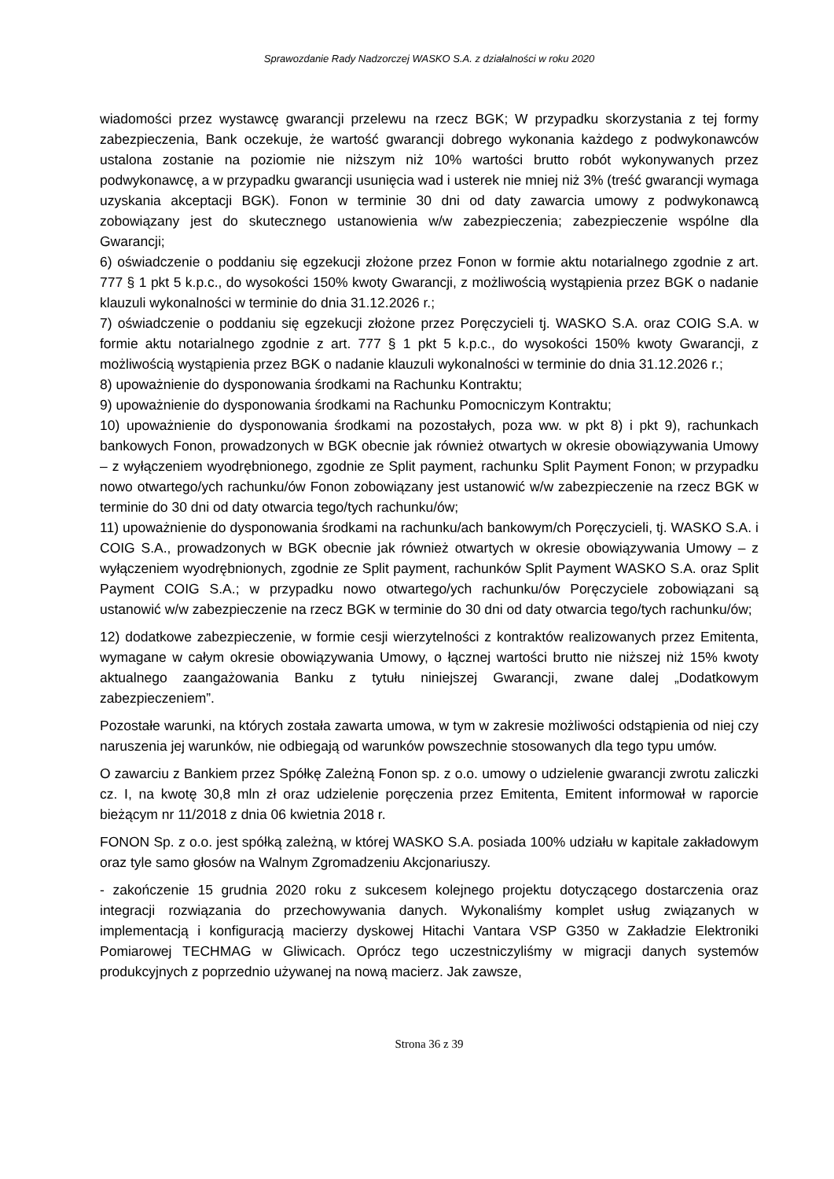Sprawozdanie Rady Nadzorczej WASKO S.A. z działalności w roku 2020
wiadomości przez wystawcę gwarancji przelewu na rzecz BGK; W przypadku skorzystania z tej formy zabezpieczenia, Bank oczekuje, że wartość gwarancji dobrego wykonania każdego z podwykonawców ustalona zostanie na poziomie nie niższym niż 10% wartości brutto robót wykonywanych przez podwykonawcę, a w przypadku gwarancji usunięcia wad i usterek nie mniej niż 3% (treść gwarancji wymaga uzyskania akceptacji BGK). Fonon w terminie 30 dni od daty zawarcia umowy z podwykonawcą zobowiązany jest do skutecznego ustanowienia w/w zabezpieczenia; zabezpieczenie wspólne dla Gwarancji;
6) oświadczenie o poddaniu się egzekucji złożone przez Fonon w formie aktu notarialnego zgodnie z art. 777 § 1 pkt 5 k.p.c., do wysokości 150% kwoty Gwarancji, z możliwością wystąpienia przez BGK o nadanie klauzuli wykonalności w terminie do dnia 31.12.2026 r.;
7) oświadczenie o poddaniu się egzekucji złożone przez Poręczycieli tj. WASKO S.A. oraz COIG S.A. w formie aktu notarialnego zgodnie z art. 777 § 1 pkt 5 k.p.c., do wysokości 150% kwoty Gwarancji, z możliwością wystąpienia przez BGK o nadanie klauzuli wykonalności w terminie do dnia 31.12.2026 r.;
8) upoważnienie do dysponowania środkami na Rachunku Kontraktu;
9) upoważnienie do dysponowania środkami na Rachunku Pomocniczym Kontraktu;
10) upoważnienie do dysponowania środkami na pozostałych, poza ww. w pkt 8) i pkt 9), rachunkach bankowych Fonon, prowadzonych w BGK obecnie jak również otwartych w okresie obowiązywania Umowy – z wyłączeniem wyodrębnionego, zgodnie ze Split payment, rachunku Split Payment Fonon; w przypadku nowo otwartego/ych rachunku/ów Fonon zobowiązany jest ustanowić w/w zabezpieczenie na rzecz BGK w terminie do 30 dni od daty otwarcia tego/tych rachunku/ów;
11) upoważnienie do dysponowania środkami na rachunku/ach bankowym/ch Poręczycieli, tj. WASKO S.A. i COIG S.A., prowadzonych w BGK obecnie jak również otwartych w okresie obowiązywania Umowy – z wyłączeniem wyodrębnionych, zgodnie ze Split payment, rachunków Split Payment WASKO S.A. oraz Split Payment COIG S.A.; w przypadku nowo otwartego/ych rachunku/ów Poręczyciele zobowiązani są ustanowić w/w zabezpieczenie na rzecz BGK w terminie do 30 dni od daty otwarcia tego/tych rachunku/ów;
12) dodatkowe zabezpieczenie, w formie cesji wierzytelności z kontraktów realizowanych przez Emitenta, wymagane w całym okresie obowiązywania Umowy, o łącznej wartości brutto nie niższej niż 15% kwoty aktualnego zaangażowania Banku z tytułu niniejszej Gwarancji, zwane dalej „Dodatkowym zabezpieczeniem”.
Pozostałe warunki, na których została zawarta umowa, w tym w zakresie możliwości odstąpienia od niej czy naruszenia jej warunków, nie odbiegają od warunków powszechnie stosowanych dla tego typu umów.
O zawarciu z Bankiem przez Spółkę Zależną Fonon sp. z o.o. umowy o udzielenie gwarancji zwrotu zaliczki cz. I, na kwotę 30,8 mln zł oraz udzielenie poręczenia przez Emitenta, Emitent informował w raporcie bieżącym nr 11/2018 z dnia 06 kwietnia 2018 r.
FONON Sp. z o.o. jest spółką zależną, w której WASKO S.A. posiada 100% udziału w kapitale zakładowym oraz tyle samo głosów na Walnym Zgromadzeniu Akcjonariuszy.
- zakończenie 15 grudnia 2020 roku z sukcesem kolejnego projektu dotyczącego dostarczenia oraz integracji rozwiązania do przechowywania danych. Wykonaliśmy komplet usług związanych w implementacją i konfiguracją macierzy dyskowej Hitachi Vantara VSP G350 w Zakładzie Elektroniki Pomiarowej TECHMAG w Gliwicach. Oprócz tego uczestniczyliśmy w migracji danych systemów produkcyjnych z poprzednio używanej na nową macierz. Jak zawsze,
Strona 36 z 39